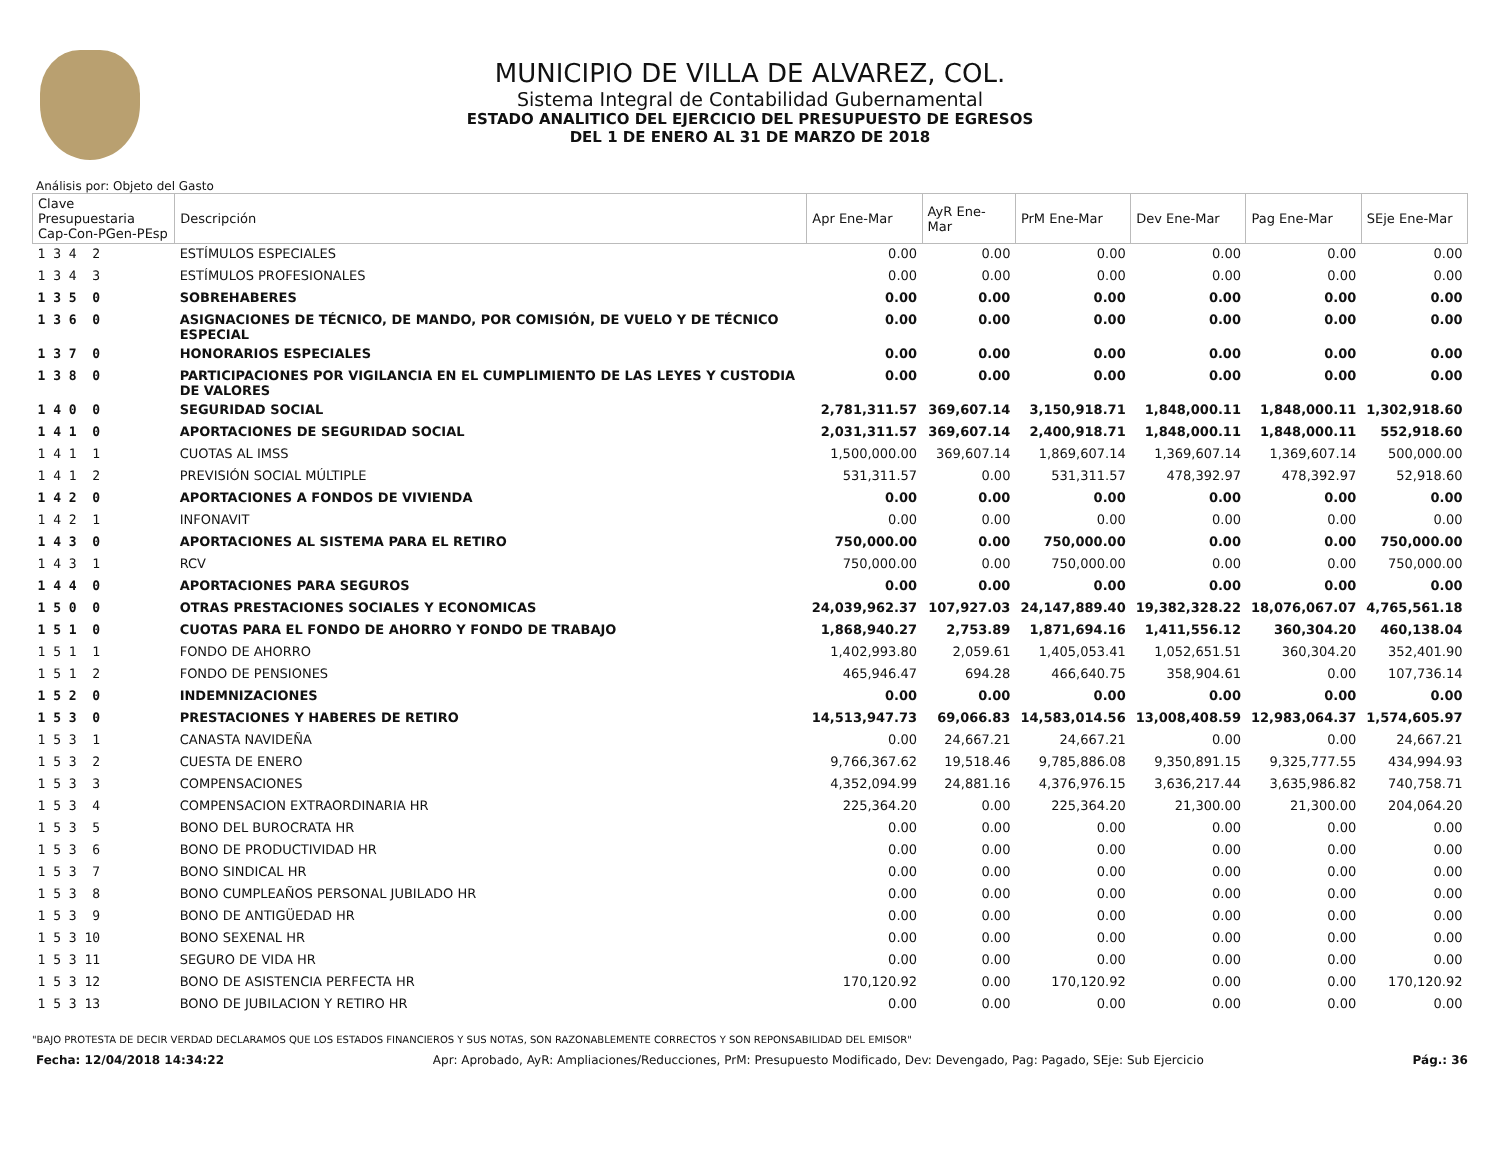MUNICIPIO DE VILLA DE ALVAREZ, COL.
Sistema Integral de Contabilidad Gubernamental
ESTADO ANALITICO DEL EJERCICIO DEL PRESUPUESTO DE EGRESOS
DEL 1 DE ENERO AL 31 DE MARZO DE 2018
Análisis por: Objeto del Gasto
| Clave Presupuestaria Cap-Con-PGen-PEsp | Descripción | Apr Ene-Mar | AyR Ene-Mar | PrM Ene-Mar | Dev Ene-Mar | Pag Ene-Mar | SEje Ene-Mar |
| --- | --- | --- | --- | --- | --- | --- | --- |
| 1 3 4 2 | ESTÍMULOS ESPECIALES | 0.00 | 0.00 | 0.00 | 0.00 | 0.00 | 0.00 |
| 1 3 4 3 | ESTÍMULOS PROFESIONALES | 0.00 | 0.00 | 0.00 | 0.00 | 0.00 | 0.00 |
| 1 3 5 0 | SOBREHABERES | 0.00 | 0.00 | 0.00 | 0.00 | 0.00 | 0.00 |
| 1 3 6 0 | ASIGNACIONES DE TÉCNICO, DE MANDO, POR COMISIÓN, DE VUELO Y DE TÉCNICO ESPECIAL | 0.00 | 0.00 | 0.00 | 0.00 | 0.00 | 0.00 |
| 1 3 7 0 | HONORARIOS ESPECIALES | 0.00 | 0.00 | 0.00 | 0.00 | 0.00 | 0.00 |
| 1 3 8 0 | PARTICIPACIONES POR VIGILANCIA EN EL CUMPLIMIENTO DE LAS LEYES Y CUSTODIA DE VALORES | 0.00 | 0.00 | 0.00 | 0.00 | 0.00 | 0.00 |
| 1 4 0 0 | SEGURIDAD SOCIAL | 2,781,311.57 | 369,607.14 | 3,150,918.71 | 1,848,000.11 | 1,848,000.11 | 1,302,918.60 |
| 1 4 1 0 | APORTACIONES DE SEGURIDAD SOCIAL | 2,031,311.57 | 369,607.14 | 2,400,918.71 | 1,848,000.11 | 1,848,000.11 | 552,918.60 |
| 1 4 1 1 | CUOTAS AL IMSS | 1,500,000.00 | 369,607.14 | 1,869,607.14 | 1,369,607.14 | 1,369,607.14 | 500,000.00 |
| 1 4 1 2 | PREVISIÓN SOCIAL MÚLTIPLE | 531,311.57 | 0.00 | 531,311.57 | 478,392.97 | 478,392.97 | 52,918.60 |
| 1 4 2 0 | APORTACIONES A FONDOS DE VIVIENDA | 0.00 | 0.00 | 0.00 | 0.00 | 0.00 | 0.00 |
| 1 4 2 1 | INFONAVIT | 0.00 | 0.00 | 0.00 | 0.00 | 0.00 | 0.00 |
| 1 4 3 0 | APORTACIONES AL SISTEMA PARA EL RETIRO | 750,000.00 | 0.00 | 750,000.00 | 0.00 | 0.00 | 750,000.00 |
| 1 4 3 1 | RCV | 750,000.00 | 0.00 | 750,000.00 | 0.00 | 0.00 | 750,000.00 |
| 1 4 4 0 | APORTACIONES PARA SEGUROS | 0.00 | 0.00 | 0.00 | 0.00 | 0.00 | 0.00 |
| 1 5 0 0 | OTRAS PRESTACIONES SOCIALES Y ECONOMICAS | 24,039,962.37 | 107,927.03 | 24,147,889.40 | 19,382,328.22 | 18,076,067.07 | 4,765,561.18 |
| 1 5 1 0 | CUOTAS PARA EL FONDO DE AHORRO Y FONDO DE TRABAJO | 1,868,940.27 | 2,753.89 | 1,871,694.16 | 1,411,556.12 | 360,304.20 | 460,138.04 |
| 1 5 1 1 | FONDO DE AHORRO | 1,402,993.80 | 2,059.61 | 1,405,053.41 | 1,052,651.51 | 360,304.20 | 352,401.90 |
| 1 5 1 2 | FONDO DE PENSIONES | 465,946.47 | 694.28 | 466,640.75 | 358,904.61 | 0.00 | 107,736.14 |
| 1 5 2 0 | INDEMNIZACIONES | 0.00 | 0.00 | 0.00 | 0.00 | 0.00 | 0.00 |
| 1 5 3 0 | PRESTACIONES Y HABERES DE RETIRO | 14,513,947.73 | 69,066.83 | 14,583,014.56 | 13,008,408.59 | 12,983,064.37 | 1,574,605.97 |
| 1 5 3 1 | CANASTA NAVIDEÑA | 0.00 | 24,667.21 | 24,667.21 | 0.00 | 0.00 | 24,667.21 |
| 1 5 3 2 | CUESTA DE ENERO | 9,766,367.62 | 19,518.46 | 9,785,886.08 | 9,350,891.15 | 9,325,777.55 | 434,994.93 |
| 1 5 3 3 | COMPENSACIONES | 4,352,094.99 | 24,881.16 | 4,376,976.15 | 3,636,217.44 | 3,635,986.82 | 740,758.71 |
| 1 5 3 4 | COMPENSACION EXTRAORDINARIA HR | 225,364.20 | 0.00 | 225,364.20 | 21,300.00 | 21,300.00 | 204,064.20 |
| 1 5 3 5 | BONO DEL BUROCRATA HR | 0.00 | 0.00 | 0.00 | 0.00 | 0.00 | 0.00 |
| 1 5 3 6 | BONO DE PRODUCTIVIDAD HR | 0.00 | 0.00 | 0.00 | 0.00 | 0.00 | 0.00 |
| 1 5 3 7 | BONO SINDICAL HR | 0.00 | 0.00 | 0.00 | 0.00 | 0.00 | 0.00 |
| 1 5 3 8 | BONO CUMPLEAÑOS PERSONAL JUBILADO HR | 0.00 | 0.00 | 0.00 | 0.00 | 0.00 | 0.00 |
| 1 5 3 9 | BONO DE ANTIGÜEDAD HR | 0.00 | 0.00 | 0.00 | 0.00 | 0.00 | 0.00 |
| 1 5 3 10 | BONO SEXENAL HR | 0.00 | 0.00 | 0.00 | 0.00 | 0.00 | 0.00 |
| 1 5 3 11 | SEGURO DE VIDA HR | 0.00 | 0.00 | 0.00 | 0.00 | 0.00 | 0.00 |
| 1 5 3 12 | BONO DE ASISTENCIA PERFECTA HR | 170,120.92 | 0.00 | 170,120.92 | 0.00 | 0.00 | 170,120.92 |
| 1 5 3 13 | BONO DE JUBILACION Y RETIRO HR | 0.00 | 0.00 | 0.00 | 0.00 | 0.00 | 0.00 |
"BAJO PROTESTA DE DECIR VERDAD DECLARAMOS QUE LOS ESTADOS FINANCIEROS Y SUS NOTAS, SON RAZONABLEMENTE CORRECTOS Y SON REPONSABILIDAD DEL EMISOR"
Fecha: 12/04/2018 14:34:22 Apr: Aprobado, AyR: Ampliaciones/Reducciones, PrM: Presupuesto Modificado, Dev: Devengado, Pag: Pagado, SEje: Sub Ejercicio Pág.: 36